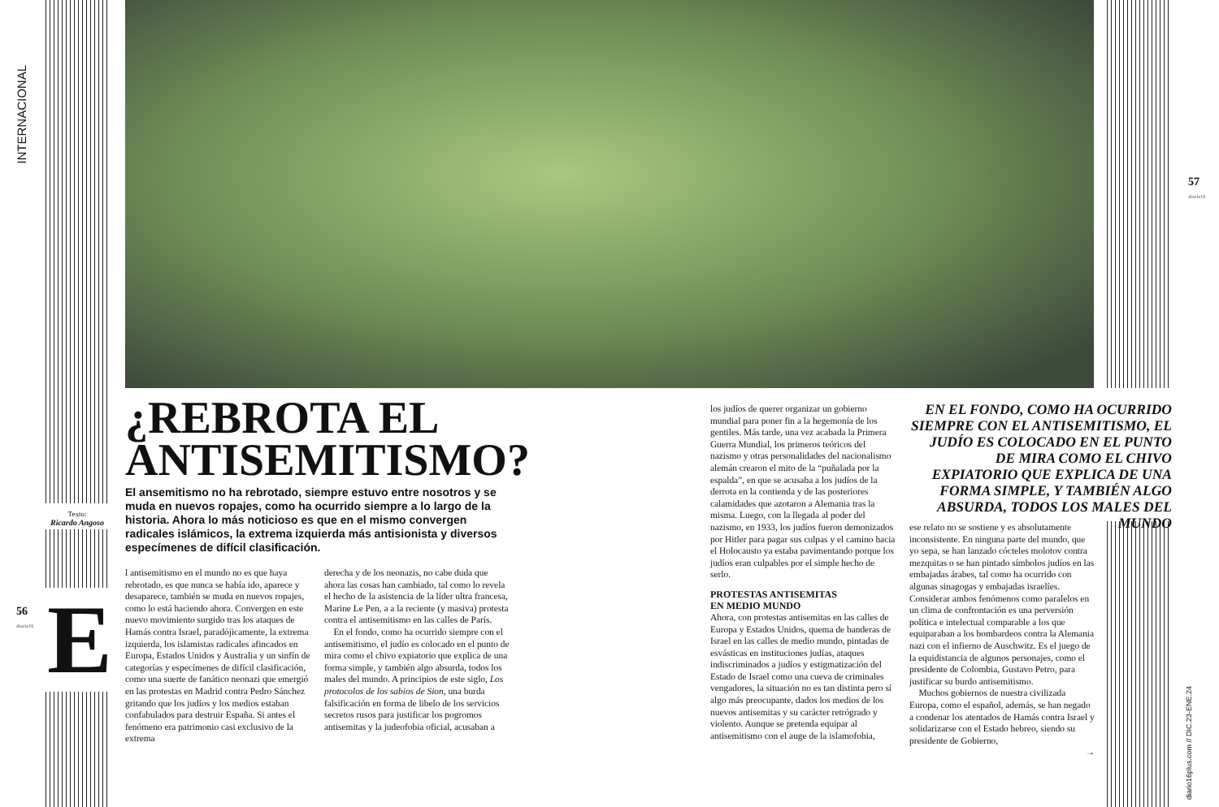INTERNACIONAL
56
diario16
57
diario16
¿REBROTA EL ANTISEMITISMO?
El ansemitismo no ha rebrotado, siempre estuvo entre nosotros y se muda en nuevos ropajes, como ha ocurrido siempre a lo largo de la historia. Ahora lo más noticioso es que en el mismo convergen radicales islámicos, la extrema izquierda más antisionista y diversos especímenes de difícil clasificación.
Texto:
Ricardo Angoso
E
l antisemitismo en el mundo no es que haya rebrotado, es que nunca se había ido, aparece y desaparece, también se muda en nuevos ropajes, como lo está haciendo ahora. Convergen en este nuevo movimiento surgido tras los ataques de Hamás contra Israel, paradójicamente, la extrema izquierda, los islamistas radicales afincados en Europa, Estados Unidos y Australia y un sinfín de categorías y especímenes de difícil clasificación, como una suerte de fanático neonazi que emergió en las protestas en Madrid contra Pedro Sánchez gritando que los judíos y los medios estaban confabulados para destruir España. Si antes el fenómeno era patrimonio casi exclusivo de la extrema
derecha y de los neonazis, no cabe duda que ahora las cosas han cambiado, tal como lo revela el hecho de la asistencia de la líder ultra francesa, Marine Le Pen, a a la reciente (y masiva) protesta contra el antisemitismo en las calles de París.
En el fondo, como ha ocurrido siempre con el antisemitismo, el judío es colocado en el punto de mira como el chivo expiatorio que explica de una forma simple, y también algo absurda, todos los males del mundo. A principios de este siglo, Los protocolos de los sabios de Sion, una burda falsificación en forma de libelo de los servicios secretos rusos para justificar los pogromos antisemitas y la judeofobia oficial, acusaban a
los judíos de querer organizar un gobierno mundial para poner fin a la hegemonía de los gentiles. Más tarde, una vez acabada la Primera Guerra Mundial, los primeros teóricos del nazismo y otras personalidades del nacionalismo alemán crearon el mito de la “puñalada por la espalda”, en que se acusaba a los judíos de la derrota en la contienda y de las posteriores calamidades que azotaron a Alemania tras la misma. Luego, con la llegada al poder del nazismo, en 1933, los judíos fueron demonizados por Hitler para pagar sus culpas y el camino hacia el Holocausto ya estaba pavimentando porque los judíos eran culpables por el simple hecho de serlo.
PROTESTAS ANTISEMITAS
EN MEDIO MUNDO
Ahora, con protestas antisemitas en las calles de Europa y Estados Unidos, quema de banderas de Israel en las calles de medio mundo, pintadas de esvásticas en instituciones judías, ataques indiscriminados a judíos y estigmatización del Estado de Israel como una cueva de criminales vengadores, la situación no es tan distinta pero sí algo más preocupante, dados los medios de los nuevos antisemitas y su carácter retrógrado y violento. Aunque se pretenda equipar al antisemitismo con el auge de la islamofobia,
EN EL FONDO, COMO HA OCURRIDO SIEMPRE CON EL ANTISEMITISMO, EL JUDÍO ES COLOCADO EN EL PUNTO DE MIRA COMO EL CHIVO EXPIATORIO QUE EXPLICA DE UNA FORMA SIMPLE, Y TAMBIÉN ALGO ABSURDA, TODOS LOS MALES DEL MUNDO
ese relato no se sostiene y es absolutamente inconsistente. En ninguna parte del mundo, que yo sepa, se han lanzado cócteles molotov contra mezquitas o se han pintado símbolos judíos en las embajadas árabes, tal como ha ocurrido con algunas sinagogas y embajadas israelíes. Considerar ambos fenómenos como paralelos en un clima de confrontación es una perversión política e intelectual comparable a los que equiparaban a los bombardeos contra la Alemania nazi con el infierno de Auschwitz. Es el juego de la equidistancia de algunos personajes, como el presidente de Colombia, Gustavo Petro, para justificar su burdo antisemitismo.
Muchos gobiernos de nuestra civilizada Europa, como el español, además, se han negado a condenar los atentados de Hamás contra Israel y solidarizarse con el Estado hebreo, siendo su presidente de Gobierno,
→
diario16plus.com // DIC.23-ENE.24